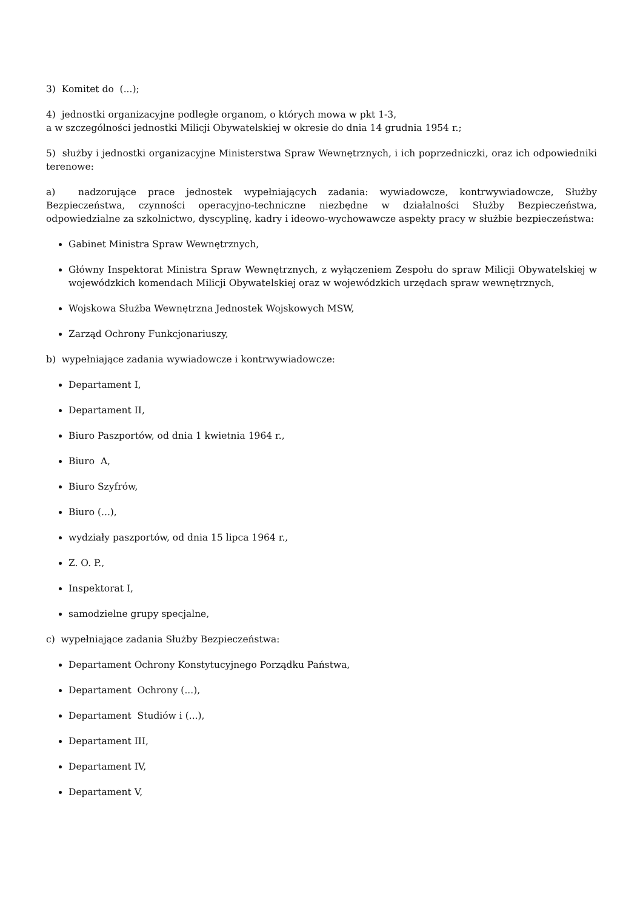3) Komitet do (...);
4) jednostki organizacyjne podległe organom, o których mowa w pkt 1-3,
a w szczególności jednostki Milicji Obywatelskiej w okresie do dnia 14 grudnia 1954 r.;
5) służby i jednostki organizacyjne Ministerstwa Spraw Wewnętrznych, i ich poprzedniczki, oraz ich odpowiedniki terenowe:
a) nadzorujące prace jednostek wypełniających zadania: wywiadowcze, kontrwywiadowcze, Służby Bezpieczeństwa, czynności operacyjno-techniczne niezbędne w działalności Służby Bezpieczeństwa, odpowiedzialne za szkolnictwo, dyscyplinę, kadry i ideowo-wychowawcze aspekty pracy w służbie bezpieczeństwa:
Gabinet Ministra Spraw Wewnętrznych,
Główny Inspektorat Ministra Spraw Wewnętrznych, z wyłączeniem Zespołu do spraw Milicji Obywatelskiej w wojewódzkich komendach Milicji Obywatelskiej oraz w wojewódzkich urzędach spraw wewnętrznych,
Wojskowa Służba Wewnętrzna Jednostek Wojskowych MSW,
Zarząd Ochrony Funkcjonariuszy,
b) wypełniające zadania wywiadowcze i kontrwywiadowcze:
Departament I,
Departament II,
Biuro Paszportów, od dnia 1 kwietnia 1964 r.,
Biuro A,
Biuro Szyfrów,
Biuro (...),
wydziały paszportów, od dnia 15 lipca 1964 r.,
Z. O. P.,
Inspektorat I,
samodzielne grupy specjalne,
c) wypełniające zadania Służby Bezpieczeństwa:
Departament Ochrony Konstytucyjnego Porządku Państwa,
Departament Ochrony (...),
Departament Studiów i (...),
Departament III,
Departament IV,
Departament V,